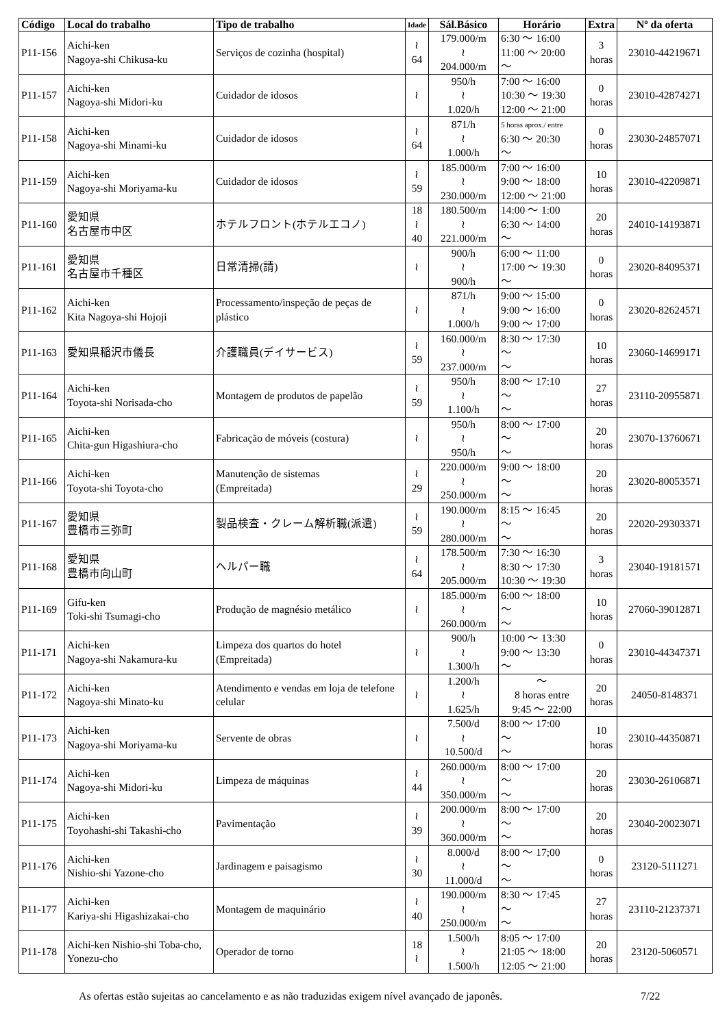| Código | Local do trabalho | Tipo de trabalho | Idade | Sál.Básico | Horário | Extra | Nº da oferta |
| --- | --- | --- | --- | --- | --- | --- | --- |
| P11-156 | Aichi-ken Nagoya-shi Chikusa-ku | Serviços de cozinha (hospital) | ≀ 64 | 179.000/m ≀ 204.000/m | 6:30 ～ 16:00 11:00 ～ 20:00 ～ | 3 horas | 23010-44219671 |
| P11-157 | Aichi-ken Nagoya-shi Midori-ku | Cuidador de idosos | ≀ | 950/h ≀ 1.020/h | 7:00 ～ 16:00 10:30 ～ 19:30 12:00 ～ 21:00 | 0 horas | 23010-42874271 |
| P11-158 | Aichi-ken Nagoya-shi Minami-ku | Cuidador de idosos | ≀ 64 | 871/h ≀ 1.000/h | 5 horas aprox./ entre 6:30 ～ 20:30 ～ | 0 horas | 23030-24857071 |
| P11-159 | Aichi-ken Nagoya-shi Moriyama-ku | Cuidador de idosos | ≀ 59 | 185.000/m ≀ 230.000/m | 7:00 ～ 16:00 9:00 ～ 18:00 12:00 ～ 21:00 | 10 horas | 23010-42209871 |
| P11-160 | 愛知県 名古屋市中区 | ホテルフロント(ホテルエコノ) | 18 ≀ 40 | 180.500/m ≀ 221.000/m | 14:00 ～ 1:00 6:30 ～ 14:00 ～ | 20 horas | 24010-14193871 |
| P11-161 | 愛知県 名古屋市千種区 | 日常清掃(請) | ≀ | 900/h ≀ 900/h | 6:00 ～ 11:00 17:00 ～ 19:30 ～ | 0 horas | 23020-84095371 |
| P11-162 | Aichi-ken Kita Nagoya-shi Hojoji | Processamento/inspeção de peças de plástico | ≀ | 871/h ≀ 1.000/h | 9:00 ～ 15:00 9:00 ～ 16:00 9:00 ～ 17:00 | 0 horas | 23020-82624571 |
| P11-163 | 愛知県稲沢市儀長 | 介護職員(デイサービス) | ≀ 59 | 160.000/m ≀ 237.000/m | 8:30 ～ 17:30 ～ ～ | 10 horas | 23060-14699171 |
| P11-164 | Aichi-ken Toyota-shi Norisada-cho | Montagem de produtos de papelão | ≀ 59 | 950/h ≀ 1.100/h | 8:00 ～ 17:10 ～ ～ | 27 horas | 23110-20955871 |
| P11-165 | Aichi-ken Chita-gun Higashiura-cho | Fabricação de móveis (costura) | ≀ | 950/h ≀ 950/h | 8:00 ～ 17:00 ～ ～ | 20 horas | 23070-13760671 |
| P11-166 | Aichi-ken Toyota-shi Toyota-cho | Manutenção de sistemas (Empreitada) | ≀ 29 | 220.000/m ≀ 250.000/m | 9:00 ～ 18:00 ～ ～ | 20 horas | 23020-80053571 |
| P11-167 | 愛知県 豊橋市三弥町 | 製品検査・クレーム解析職(派遣) | ≀ 59 | 190.000/m ≀ 280.000/m | 8:15 ～ 16:45 ～ ～ | 20 horas | 22020-29303371 |
| P11-168 | 愛知県 豊橋市向山町 | ヘルパー職 | ≀ 64 | 178.500/m ≀ 205.000/m | 7:30 ～ 16:30 8:30 ～ 17:30 10:30 ～ 19:30 | 3 horas | 23040-19181571 |
| P11-169 | Gifu-ken Toki-shi Tsumagi-cho | Produção de magnésio metálico | ≀ | 185.000/m ≀ 260.000/m | 6:00 ～ 18:00 ～ ～ | 10 horas | 27060-39012871 |
| P11-171 | Aichi-ken Nagoya-shi Nakamura-ku | Limpeza dos quartos do hotel (Empreitada) | ≀ | 900/h ≀ 1.300/h | 10:00 ～ 13:30 9:00 ～ 13:30 ～ | 0 horas | 23010-44347371 |
| P11-172 | Aichi-ken Nagoya-shi Minato-ku | Atendimento e vendas em loja de telefone celular | ≀ | 1.200/h ≀ 1.625/h | ～ 8 horas entre 9:45 ～ 22:00 | 20 horas | 24050-8148371 |
| P11-173 | Aichi-ken Nagoya-shi Moriyama-ku | Servente de obras | ≀ | 7.500/d ≀ 10.500/d | 8:00 ～ 17:00 ～ ～ | 10 horas | 23010-44350871 |
| P11-174 | Aichi-ken Nagoya-shi Midori-ku | Limpeza de máquinas | ≀ 44 | 260.000/m ≀ 350.000/m | 8:00 ～ 17:00 ～ ～ | 20 horas | 23030-26106871 |
| P11-175 | Aichi-ken Toyohashi-shi Takashi-cho | Pavimentação | ≀ 39 | 200.000/m ≀ 360.000/m | 8:00 ～ 17:00 ～ ～ | 20 horas | 23040-20023071 |
| P11-176 | Aichi-ken Nishio-shi Yazone-cho | Jardinagem e paisagismo | ≀ 30 | 8.000/d ≀ 11.000/d | 8:00 ～ 17;00 ～ ～ | 0 horas | 23120-5111271 |
| P11-177 | Aichi-ken Kariya-shi Higashizakai-cho | Montagem de maquinário | ≀ 40 | 190.000/m ≀ 250.000/m | 8:30 ～ 17:45 ～ ～ | 27 horas | 23110-21237371 |
| P11-178 | Aichi-ken Nishio-shi Toba-cho, Yonezu-cho | Operador de torno | 18 ≀ | 1.500/h ≀ 1.500/h | 8:05 ～ 17:00 21:05 ～ 18:00 12:05 ～ 21:00 | 20 horas | 23120-5060571 |
As ofertas estão sujeitas ao cancelamento e as não traduzidas exigem nível avançado de japonês. 7/22